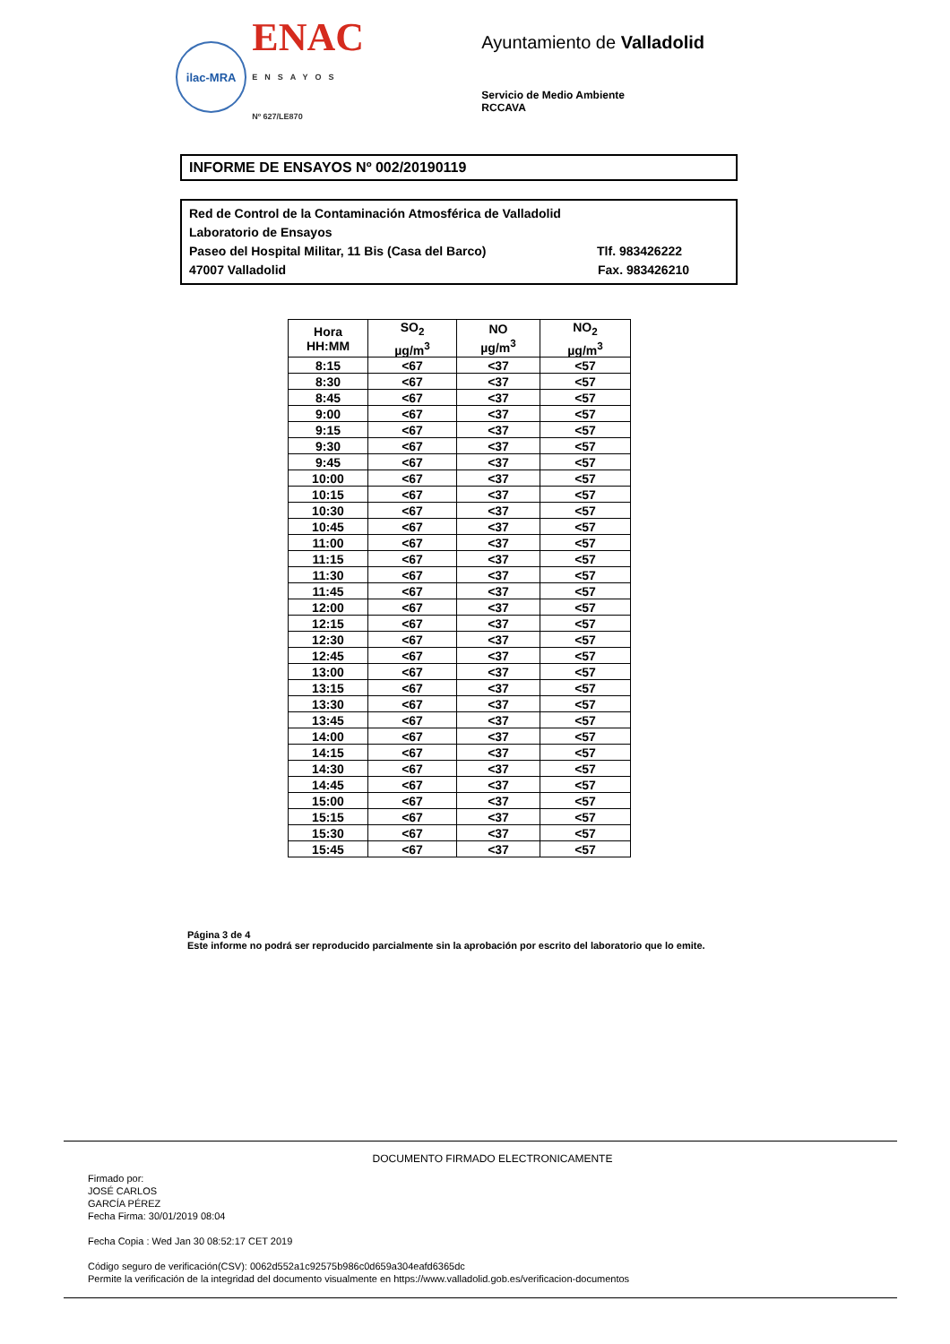ilac-MRA
ENAC
ENSAYOS
Nº 627/LE870
Ayuntamiento de Valladolid
Servicio de Medio Ambiente
RCCAVA
INFORME DE ENSAYOS Nº 002/20190119
Red de Control de la Contaminación Atmosférica de Valladolid
Laboratorio de Ensayos
Paseo del Hospital Militar, 11 Bis (Casa del Barco) Tlf. 983426222
47007 Valladolid Fax. 983426210
| Hora HH:MM | SO<sub>2</sub> µg/m<sup>3</sup> | NO µg/m<sup>3</sup> | NO<sub>2</sub> µg/m<sup>3</sup> |
| --- | --- | --- | --- |
| 8:15 | <67 | <37 | <57 |
| 8:30 | <67 | <37 | <57 |
| 8:45 | <67 | <37 | <57 |
| 9:00 | <67 | <37 | <57 |
| 9:15 | <67 | <37 | <57 |
| 9:30 | <67 | <37 | <57 |
| 9:45 | <67 | <37 | <57 |
| 10:00 | <67 | <37 | <57 |
| 10:15 | <67 | <37 | <57 |
| 10:30 | <67 | <37 | <57 |
| 10:45 | <67 | <37 | <57 |
| 11:00 | <67 | <37 | <57 |
| 11:15 | <67 | <37 | <57 |
| 11:30 | <67 | <37 | <57 |
| 11:45 | <67 | <37 | <57 |
| 12:00 | <67 | <37 | <57 |
| 12:15 | <67 | <37 | <57 |
| 12:30 | <67 | <37 | <57 |
| 12:45 | <67 | <37 | <57 |
| 13:00 | <67 | <37 | <57 |
| 13:15 | <67 | <37 | <57 |
| 13:30 | <67 | <37 | <57 |
| 13:45 | <67 | <37 | <57 |
| 14:00 | <67 | <37 | <57 |
| 14:15 | <67 | <37 | <57 |
| 14:30 | <67 | <37 | <57 |
| 14:45 | <67 | <37 | <57 |
| 15:00 | <67 | <37 | <57 |
| 15:15 | <67 | <37 | <57 |
| 15:30 | <67 | <37 | <57 |
| 15:45 | <67 | <37 | <57 |
Página 3 de 4
Este informe no podrá ser reproducido parcialmente sin la aprobación por escrito del laboratorio que lo emite.
DOCUMENTO FIRMADO ELECTRONICAMENTE
Firmado por:
JOSÉ CARLOS
GARCÍA PÉREZ
Fecha Firma: 30/01/2019 08:04
Fecha Copia : Wed Jan 30 08:52:17 CET 2019
Código seguro de verificación(CSV): 0062d552a1c92575b986c0d659a304eafd6365dc
Permite la verificación de la integridad del documento visualmente en https://www.valladolid.gob.es/verificacion-documentos